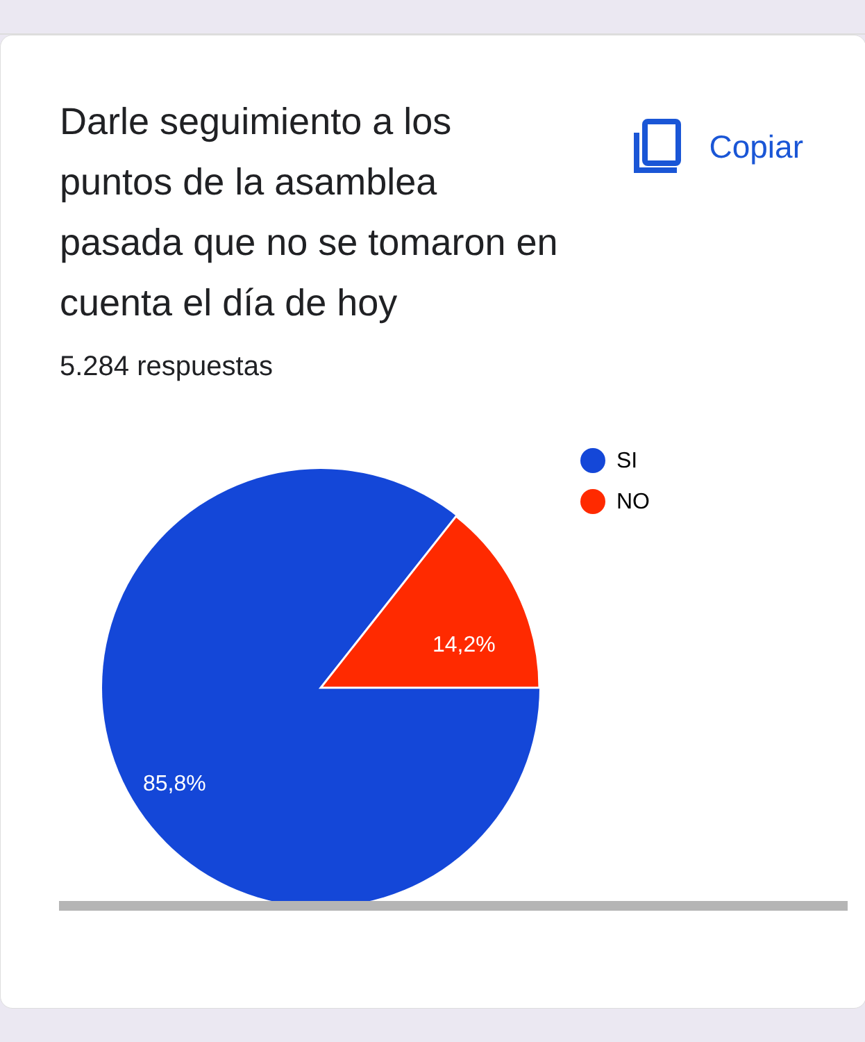Darle seguimiento a los puntos de la asamblea pasada que no se tomaron en cuenta el día de hoy
Copiar
5.284 respuestas
14,2%
85,8%
SI
NO